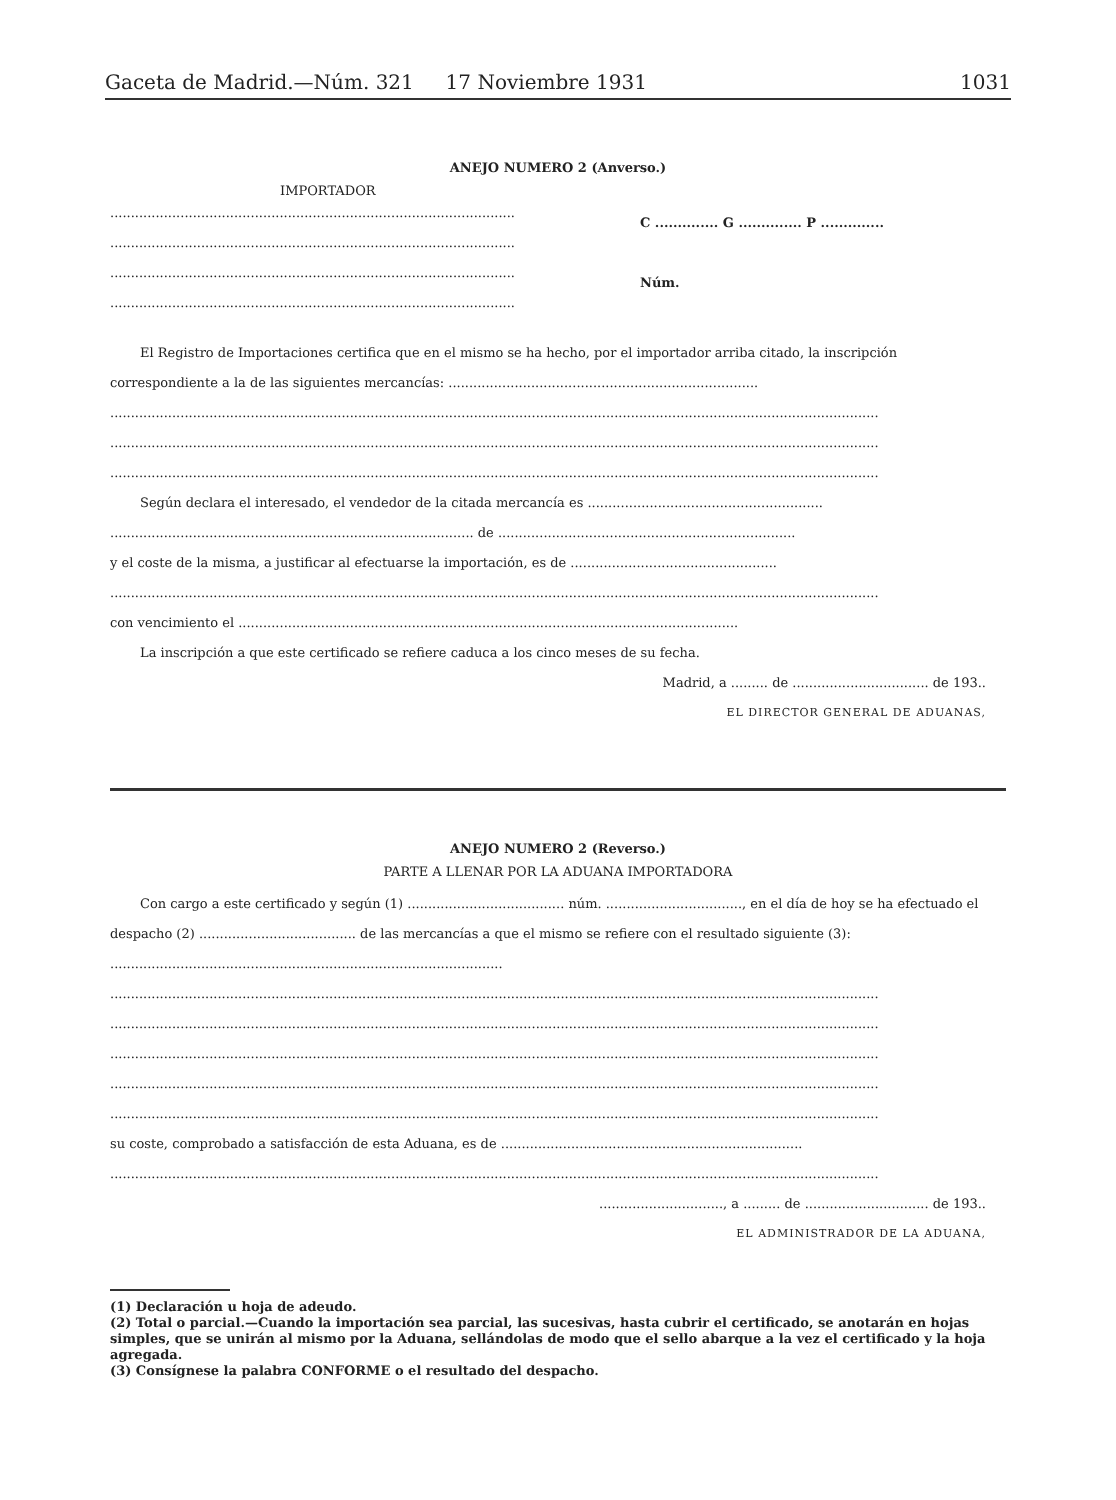Gaceta de Madrid.—Núm. 321 17 Noviembre 1931 1031
ANEJO NUMERO 2 (Anverso.)
IMPORTADOR
..................................................................................................
..................................................................................................
..................................................................................................
..................................................................................................
C .............. G .............. P ..............
Núm.
El Registro de Importaciones certifica que en el mismo se ha hecho, por el importador arriba citado, la inscripción correspondiente a la de las siguientes mercancías: ...........................................................................
..........................................................................................................................................................................................
..........................................................................................................................................................................................
..........................................................................................................................................................................................
Según declara el interesado, el vendedor de la citada mercancía es .........................................................
........................................................................................ de ........................................................................
y el coste de la misma, a justificar al efectuarse la importación, es de ..................................................
..........................................................................................................................................................................................
con vencimiento el .........................................................................................................................
La inscripción a que este certificado se refiere caduca a los cinco meses de su fecha.
Madrid, a ......... de ................................. de 193..
EL DIRECTOR GENERAL DE ADUANAS,
ANEJO NUMERO 2 (Reverso.)
PARTE A LLENAR POR LA ADUANA IMPORTADORA
Con cargo a este certificado y según (1) ...................................... núm. ................................., en el día de hoy se ha efectuado el despacho (2) ...................................... de las mercancías a que el mismo se refiere con el resultado siguiente (3): ...............................................................................................
..........................................................................................................................................................................................
..........................................................................................................................................................................................
..........................................................................................................................................................................................
..........................................................................................................................................................................................
..........................................................................................................................................................................................
su coste, comprobado a satisfacción de esta Aduana, es de .........................................................................
..........................................................................................................................................................................................
.............................., a ......... de .............................. de 193..
EL ADMINISTRADOR DE LA ADUANA,
(1) Declaración u hoja de adeudo.
(2) Total o parcial.—Cuando la importación sea parcial, las sucesivas, hasta cubrir el certificado, se anotarán en hojas simples, que se unirán al mismo por la Aduana, sellándolas de modo que el sello abarque a la vez el certificado y la hoja agregada.
(3) Consígnese la palabra CONFORME o el resultado del despacho.